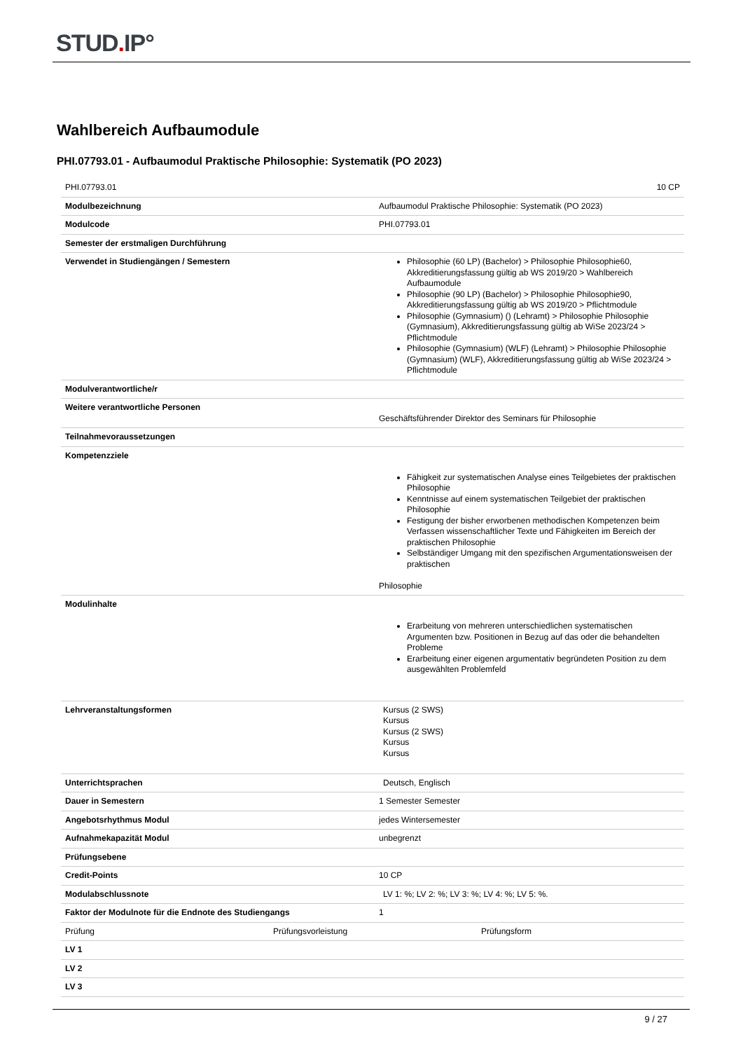STUD. IP°
Wahlbereich Aufbaumodule
PHI.07793.01 - Aufbaumodul Praktische Philosophie: Systematik (PO 2023)
| PHI.07793.01 | 10 CP |
| Modulbezeichnung | Aufbaumodul Praktische Philosophie: Systematik (PO 2023) |
| Modulcode | PHI.07793.01 |
| Semester der erstmaligen Durchführung | |
| Verwendet in Studiengängen / Semestern | Philosophie (60 LP) (Bachelor) > Philosophie Philosophie60, Akkreditierungsfassung gültig ab WS 2019/20 > Wahlbereich Aufbaumodule Philosophie (90 LP) (Bachelor) > Philosophie Philosophie90, Akkreditierungsfassung gültig ab WS 2019/20 > Pflichtmodule Philosophie (Gymnasium) () (Lehramt) > Philosophie Philosophie (Gymnasium), Akkreditierungsfassung gültig ab WiSe 2023/24 > Pflichtmodule Philosophie (Gymnasium) (WLF) (Lehramt) > Philosophie Philosophie (Gymnasium) (WLF), Akkreditierungsfassung gültig ab WiSe 2023/24 > Pflichtmodule |
| Modulverantwortliche/r | |
| Weitere verantwortliche Personen | Geschäftsführender Direktor des Seminars für Philosophie |
| Teilnahmevoraussetzungen | |
| Kompetenzziele | Fähigkeit zur systematischen Analyse eines Teilgebietes der praktischen Philosophie Kenntnisse auf einem systematischen Teilgebiet der praktischen Philosophie Festigung der bisher erworbenen methodischen Kompetenzen beim Verfassen wissenschaftlicher Texte und Fähigkeiten im Bereich der praktischen Philosophie Selbständiger Umgang mit den spezifischen Argumentationsweisen der praktischen Philosophie |
| Modulinhalte | Erarbeitung von mehreren unterschiedlichen systematischen Argumenten bzw. Positionen in Bezug auf das oder die behandelten Probleme Erarbeitung einer eigenen argumentativ begründeten Position zu dem ausgewählten Problemfeld |
| Lehrveranstaltungsformen | Kursus (2 SWS) Kursus Kursus (2 SWS) Kursus Kursus |
| Unterrichtsprachen | Deutsch, Englisch |
| Dauer in Semestern | 1 Semester Semester |
| Angebotsrhythmus Modul | jedes Wintersemester |
| Aufnahmekapazität Modul | unbegrenzt |
| Prüfungsebene | |
| Credit-Points | 10 CP |
| Modulabschlussnote | LV 1: %; LV 2: %; LV 3: %; LV 4: %; LV 5: %. |
| Faktor der Modulnote für die Endnote des Studiengangs | 1 |
| / Prüfung / Prüfungsvorleistung / Prüfungsform / | |
| LV 1 | |
| LV 2 | |
| LV 3 | |
9 / 27